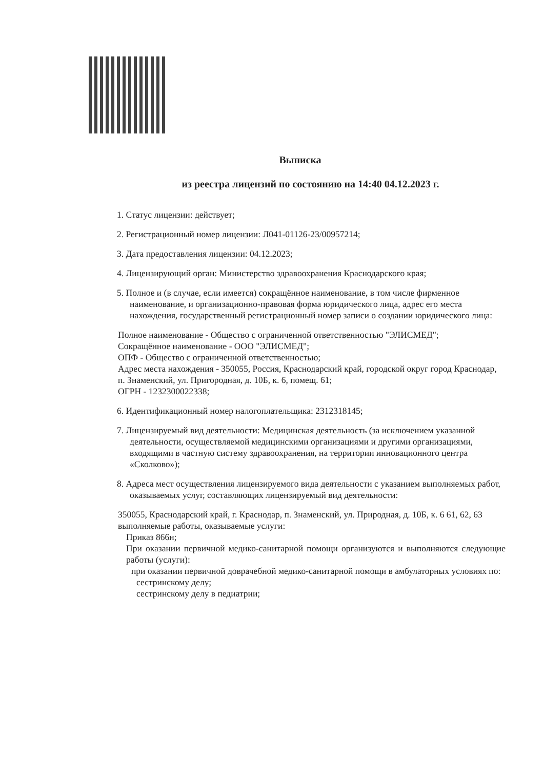Выписка
из реестра лицензий по состоянию на 14:40 04.12.2023 г.
1. Статус лицензии: действует;
2. Регистрационный номер лицензии: Л041-01126-23/00957214;
3. Дата предоставления лицензии: 04.12.2023;
4. Лицензирующий орган: Министерство здравоохранения Краснодарского края;
5. Полное и (в случае, если имеется) сокращённое наименование, в том числе фирменное наименование, и организационно-правовая форма юридического лица, адрес его места нахождения, государственный регистрационный номер записи о создании юридического лица:
Полное наименование - Общество с ограниченной ответственностью "ЭЛИСМЕД";
Сокращённое наименование - ООО "ЭЛИСМЕД";
ОПФ - Общество с ограниченной ответственностью;
Адрес места нахождения - 350055, Россия, Краснодарский край, городской округ город Краснодар, п. Знаменский, ул. Пригородная, д. 10Б, к. 6, помещ. 61;
ОГРН - 1232300022338;
6. Идентификационный номер налогоплательщика: 2312318145;
7. Лицензируемый вид деятельности: Медицинская деятельность (за исключением указанной деятельности, осуществляемой медицинскими организациями и другими организациями, входящими в частную систему здравоохранения, на территории инновационного центра «Сколково»);
8. Адреса мест осуществления лицензируемого вида деятельности с указанием выполняемых работ, оказываемых услуг, составляющих лицензируемый вид деятельности:
350055, Краснодарский край, г. Краснодар, п. Знаменский, ул. Природная, д. 10Б, к. 6 61, 62, 63
выполняемые работы, оказываемые услуги:
Приказ 866н;
При оказании первичной медико-санитарной помощи организуются и выполняются следующие работы (услуги):
при оказании первичной доврачебной медико-санитарной помощи в амбулаторных условиях по:
сестринскому делу;
сестринскому делу в педиатрии;